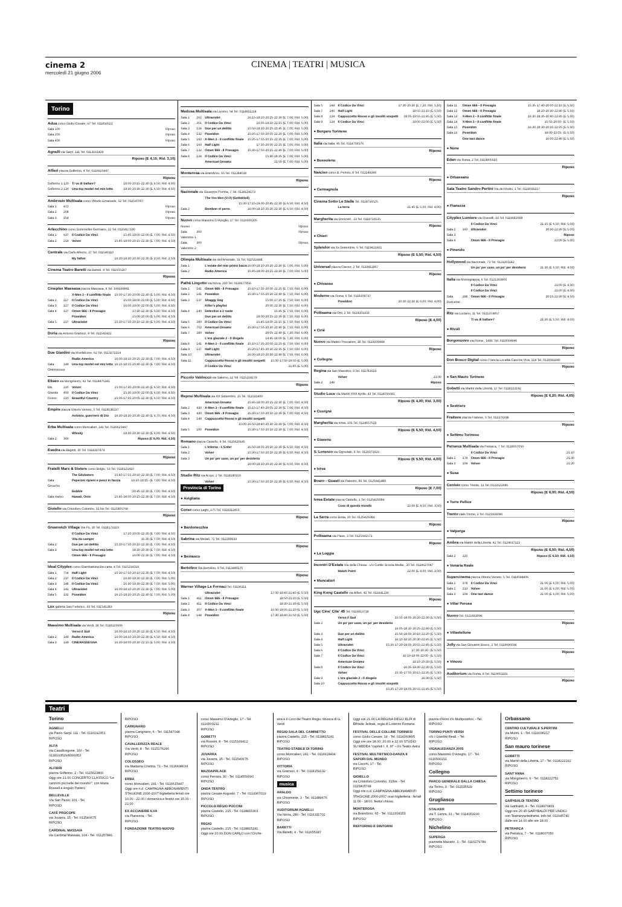cinema 2
mercoledì 21 giugno 2006
CINEMA | TEATRI | MUSICA
Torino
Adua corso Giulio Cesare, 67 Tel. 011856521
Sala 100 Riposo
Sala 200 Riposo
Sala 400 Riposo
Agnelli via Sarpi, 111 Tel. 0113161429
Riposo (E 4,15; Rid. 3,10)
Alfieri piazza Solferino, 4 Tel. 0116615447
Riposo
Solferino 1 120 Ti va di ballare? 18:00-20:15-22:30 (E 6,50; Rid. 4,50)
Solferino 2 130 Una top model nel mio letto 18:30-20:30-22:30 (E 6,50; Rid. 4,50)
Ambrosio Multisala corso Vittorio Emanuele, 52 Tel. 011547007
Sala 1 472 Riposo
Sala 2 208 Riposo
Sala 3 154 Riposo
Arlecchino corso Sommeiller Germano, 22 Tel. 0115817190
Sala 1 437 Il Codice Da Vinci 15:45-19:00-22:00 (E 7,00; Rid. 4,50)
Sala 2 219 Volver 15:45-18:00-20:15-22:30 (E 7,00; Rid. 4,50)
Centrale via Carlo Alberto, 27 Tel. 011540110
My father 16:30-18:30-20:30-22:30 (E 3,50; Rid. 2,50)
Cinema Teatro Baretti via Baretti, 4 Tel. 011655187
Riposo
Cineplex Massaua piazza Massaua, 9 Tel. 199199991
X-Men 3 - Il conflitto finale 15:00-17:30-20:00-22:30 (E 5,00; Rid. 4,50)
Sala 2 117 Il Codice Da Vinci 15:00-18:00-21:00 (E 5,00; Rid. 4,50)
Sala 3 127 Il Codice Da Vinci 16:00-19:00-22:00 (E 5,00; Rid. 4,50)
Sala 4 127 Omen 666 - Il Presagio 17:30-22:30 (E 5,00; Rid. 4,50)
Poseidon 15:00-20:00 (E 5,00; Rid. 4,50)
Sala 5 227 Ultraviolet 15:30-17:50-20:10-22:30 (E 5,00; Rid. 4,50)
Doria via Antonio Gramsci, 9 Tel. 011542422
Riposo
Due Giardini via Monfalcone, 62 Tel. 0113272214
Radio America 16:00-18:10-20:25-22:30 (E 7,00; Rid. 4,50)
Sala Ombrerosse 149 Una top model nel mio letto 16:15-18:15-20:40-22:30 (E 7,00; Rid. 4,50)
Eliseo via Monginevro, 42 Tel. 0114475241
Blu 220 Volver 15:00-17:30-20:00-22:30 (E 6,50; Rid. 4,50)
Grande 450 Il Codice Da Vinci 15:30-19:00-22:00 (E 6,50; Rid. 4,50)
Rosso 220 Beautiful Country 15:05-17:35-20:05-22:30 (E 6,50; Rid. 4,50)
Empire piazza Vittorio Veneto, 5 Tel. 0118138237
Antonio, guerriero di Dio 16:30-18:30-20:30-22:30 (E 6,70; Rid. 4,50)
Erba Multisala corso Moncalieri, 141 Tel. 0116615447
Whisky 18:30-20:30-22:30 (E 6,00; Rid. 4,50)
Sala 2 360 Riposo (E 6,00; Rid. 4,50)
Esedra via Bagetti, 30 Tel. 0114337474
Riposo
Fratelli Marx & Sisters corso Belgio, 53 Tel. 0118121410
The Edukators 15:40-17:55-20:10-22:30 (E 7,00; Rid. 4,50)
Sala Groucho Peperoni ripieni e pesci in faccia 16:10-18:15- (E 7,00; Rid. 4,50)
Bubble 20:45-22:30 (E 7,00; Rid. 4,50)
Sala Harpo Hawaii, Oslo 15:45-18:00-20:15-22:30 (E 7,00; Rid. 4,50)
Gioiello via Cristoforo Colombo, 31 bis Tel. 0115805768
Riposo
Greenwich Village Via Po, 30 Tel. 0118173323
Il Codice Da Vinci 17:20-20:00-22:35 (E 7,00; Rid. 4,50)
Vita da camper 15:30 (E 7,00; Rid. 4,50)
Sala 2 Due per un delitto 15:30-17:50-20:10-22:30 (E 7,00; Rid. 4,50)
Sala 3 Una top model nel mio letto 18:30-20:30 (E 7,00; Rid. 4,50)
Omen 666 - Il Presagio 16:00-22:30 (E 7,00; Rid. 4,50)
Ideal Cityplex corso Giambattista Beccaria, 4 Tel. 0115214316
Sala 1 754 Half Light 15:30-17:50-20:10-22:30 (E 7,00; Rid. 4,50)
Sala 2 237 Il Codice Da Vinci 16:30-19:30-22:30 (E 7,00; Rid. 5,00)
Sala 3 148 Il Codice Da Vinci 16:30-19:30-22:30 (E 7,00; Rid. 5,00)
Sala 4 141 Ultraviolet 16:00-18:10-20:20-22:30 (E 7,00; Rid. 5,00)
Sala 5 132 Poseidon 16:15-18:20-20:25-22:30 (E 7,00; Rid. 5,00)
Lux galleria San Federico, 33 Tel. 011541283
Riposo
Massimo Multisala via Verdi, 18 Tel. 0118125606
Verso il Sud 16:00-18:10-20:20-22:30 (E 6,50; Rid. 4,50)
Sala 2 149 Radio America 16:00-18:10-20:20-22:30 (E 6,50; Rid. 4,50)
Sala 3 149 CINERASSEGNA 16:30-18:00-20:30-22:15 (E 5,00; Rid. 3,50)
Medusa Multisala via Livorno, 54 Tel. 0114811224
Sala 1 262 Ultraviolet 16:15-18:20-20:25-22:30 (E 7,00; Rid. 5,00)
Sala 2 201 Il Codice Da Vinci 16:05-19:10-22:15 (E 7,00; Rid. 5,00)
Sala 3 124 Due per un delitto 15:50-18:10-20:25-22:45 (E 7,00; Rid. 5,00)
Sala 4 132 Poseidon 15:35-17:50-20:05-22:20 (E 7,00; Rid. 5,00)
Sala 5 160 X-Men 3 - Il conflitto finale 15:35-17:55-20:15-22:35 (E 7,00; Rid. 5,00)
Sala 6 160 Half Light 17:35-20:00-22:25 (E 7,00; Rid. 5,00)
Sala 7 132 Omen 666 - Il Presagio 15:30-17:50-20:15-22:40 (E 7,00; Rid. 5,00)
Sala 8 124 Il Codice Da Vinci 15:30-18:35 (E 7,00; Rid. 5,00)
American Dreamz 21:50 (E 7,00; Rid. 5,00)
Monterosa via Brandizzo, 65 Tel. 011284028
Riposo
Nazionale via Giuseppe Pomba, 7 Tel. 0118124173
The Yes Men (V.O) (Sottotitoli)
15:30-17:15-19.00-20:45-22:30 (E 6,50; Rid. 4,50)
Sala 2 Bombon el perro 16:00-18:10-20:20-22:30 (E 6,50; Rid. 4,50)
Nuovo corso Massimo D'Azeglio, 17 Tel. 0116500205
Nuovo Riposo
Sala Valentino 1 300 Riposo
Sala Valentino 2 300 Riposo
Olimpia Multisala via dell'Arsenale, 31 Tel. 011532448
Sala 1 L'estate del mio primo bacio 16:00-18:10-20:20-22:30 (E 7,00; Rid. 5,00)
Sala 2 Radio America 15:45-18:00-20:15-22:30 (E 7,00; Rid. 5,00)
Pathè Lingotto via Nizza, 230 Tel. 0116677856
Sala 1 141 Omen 666 - Il Presagio 15:10-17:35-20:00-22:25 (E 7,50; Rid. 6,00)
Sala 2 141 Poseidon 15:30-17:55-20:20-22:40 (E 7,50; Rid. 6,00)
Sala 3 137 Shaggy Dog 15:00-17:25 (E 7,50; Rid. 6,00)
Killer's playlist 20:00-22:30 (E 7,50; Rid. 6,00)
Sala 4 140 Detective a 2 ruote 15:45 (E 7,50; Rid. 6,00)
Due per un delitto 18:00-20:15-22:30 (E 7,50; Rid. 6,00)
Sala 5 280 Il Codice Da Vinci 15:45-19:00-22:15 (E 7,50; Rid. 6,00)
Sala 6 702 American Dreamz 15:30-17:55-20:20-22:40 (E 7,50; Rid. 6,00)
Sala 7 280 Volver 20:05-22:40 (E 7,30; Rid. 6,00)
L'era glaciale 2 - Il disgelo 14:45-18:00 (E 7,30; Rid. 6,00)
Sala 8 141 X-Men 3 - Il conflitto finale 15:10-17:35-20:00-22:25 (E 7,50; Rid. 6,00)
Sala 9 137 Half Light 15:20-17:45-20:10-22:35 (E 7,50; Rid. 6,00)
Sala 10 Ultraviolet 16:00-18:20-20:30-22:40 (E 7,50; Rid. 6,00)
Sala 11 Cappuccetto Rosso e gli insoliti sospetti 15:50-17:50-19:50 (E 5,00)
Il Codice Da Vinci 21:45 (E 5,00)
Piccolo Valdocco via Salerno, 12 Tel. 0115224279
Riposo
Reposi Multisala via XX Settembre, 15 Tel. 011531400
American Dreamz 15:45-18:00-20:15-22:30 (E 7,00; Rid. 4,50)
Sala 2 430 X-Men 3 - Il conflitto finale 15:15-17:40-20:05-22:30 (E 7,00; Rid. 4,50)
Sala 3 430 Omen 666 - Il Presagio 15:30-17:50-20:10-22:30 (E 7,00; Rid. 4,50)
Sala 4 149 Cappuccetto Rosso e gli insoliti sospetti
15:00-16:50-18:40-20:30-22:30 (E 7,00; Rid. 4,50)
Sala 5 100 Poseidon 15:30-17:50-20:10-22:30 (E 7,00; Rid. 4,50)
Romano piazza Castello, 9 Tel. 0115620145
Sala 1 L'inferno - L'Enfer 15:50-18:05-20:20-22:30 (E 6,50; Rid. 4,50)
Sala 2 Volver 15:30-17:50-20:10-22:30 (E 6,50; Rid. 4,50)
Sala 3 Un po' per caso, un po' per desiderio
16:00-18:10-20:20-22:30 (E 6,50; Rid. 4,50)
Studio Ritz via Acqui, 2 Tel. 0118190150
Volver 15:30-17:50-20:10-22:30 (E 6,50; Rid. 4,50)
Provincia di Torino
● Avigliana
Corso corso Laghi, 175 Tel. 0119312403
Riposo
● Bardonecchia
Sabrina via Medail, 71 Tel. 012299633
Riposo
● Beinasco
Bertolino Via Bertolino, 9 Tel. 0113490270
Riposo
Warner Village Le Fornaci Tel. 01136111
Ultraviolet 17:50-19:45-21:40 (E 5,50)
Sala 1 411 Omen 666 - Il Presagio 18:50-21:10 (E 5,50)
Sala 2 411 Il Codice Da Vinci 18:30-21:30 (E 5,50)
Sala 3 307 X-Men 3 - Il conflitto finale 16:50-19:05-21:20 (E 5,50)
Sala 4 144 Poseidon 17:30-19:40-21:50 (E 5,50)
Sala 5 144 Il Codice Da Vinci 17:30-20:30 (E 7,20; Rid. 5,10)
Sala 7 246 Half Light 18:55-21:15 (E 5,50)
Sala 8 124 Cappuccetto Rosso e gli insoliti sospetti 18:05-19:55-21:45 (E 5,50)
Sala 9 124 Il Codice Da Vinci 19:00-22:00 (E 5,50)
● Borgaro Torinese
Italia via Italia, 45 Tel. 0114703576
Riposo
● Bussoleno
Narciso corso B. Peirolo, 8 Tel. 012249249
Riposo
● Carmagnola
Cinema Sotto Le Stelle Tel. 0119716525
La terra 21:45 (E 5,00; Rid. 4,00)
Margherita via Donizetti , 23 Tel. 0119716525
Riposo
● Chieri
Splendor via Xx Settembre, 6 Tel. 0119421601
Riposo (E 5,50; Rid. 4,50)
Universal piazza Cavour, 2 Tel. 0119411867
Riposo
● Chivasso
Moderno via Roma, 6 Tel. 0119109737
Poseidon 20:30-22:30 (E 6,00; Rid. 4,00)
Politeama via Orti, 2 Tel. 0119101433
Riposo (E 4,00)
● Ciriè
Nuovo via Matteo Pescatore, 18 Tel. 0119209984
Riposo
● Collegno
Regina via San Massimo, 3 Tel. 011781623
Volver 21:00
Sala 2 149 Riposo
Studio Luce Via Martiri XXX Aprile, 43 Tel. 0114056681
Riposo (E 4,00; Rid. 3,00)
● Cuorgnè
Margherita via Ivrea, 101 Tel. 0124657523
Riposo (E 6,50; Rid. 4,50)
● Giaveno
S. Lorenzo via Ospedale, 8 Tel. 0119375923
Riposo (E 5,50; Rid. 4,00)
● Ivrea
Boaro - Guasti via Palestro, 86 Tel. 0125641480
Riposo (E 7,00)
Ivrea Estate piazza Castello, 1 Tel. 0125425084
Cose di questo mondo 22:00 (E 4,50; Rid. 3,50)
La Serra corso Botta, 30 Tel. 0125425084
Riposo
Politeama via Piave, 3 Tel. 0125641571
Riposo
● La Loggia
Incontri D'Estate Via della Chiesa - c/o Cortile Scuola Media , 20 Tel. 0119627047
Match Point 22:00 (E 4,00; Rid. 3,00)
● Moncalieri
King Kong Castello via Alfieri, 42 Tel. 011641236
Riposo
Ugc Cine' Cite' 45 Tel. 0116813718
Verso il Sud 15:55-18:05-20:20-22:30 (E 5,50)
Sala 2 Un po' per caso, un po' per desiderio
16:05-18:10-20:25-22:40 (E 5,50)
Sala 3 Due per un delitto 15:50-18:00-20:10-22:20 (E 5,50)
Sala 4 Half Light 16:10-18:20-20:30-22:45 (E 5,50)
Sala 5 Ultraviolet 15:35-17:20-19:05-20:55-22:45 (E 5,50)
Sala 6 Il Codice Da Vinci 17:30-20:30- (E 5,50)
Sala 7 Il Codice Da Vinci 16:10-19:05-22:00- (E 5,50)
American Dreamz 18:10-20:30 (E 5,50)
Sala 8 Il Codice Da Vinci -16:35-19:30-22:30 (E 5,50)
Volver 15:35-17:55-20:15-22:35 (E 5,50)
Sala 9 L'era glaciale 2 - Il disgelo 16:30 (E 5,50)
Sala 10 Cappuccetto Rosso e gli insoliti sospetti
15:35-17:20-19:05-20:55-22:45 (E 5,50)
Sala 11 Omen 666 - Il Presagio 15:35-17:40-20:00-22:10 (E 5,50)
Sala 12 Omen 666 - Il Presagio 18:20-20:30-22:40 (E 5,50)
Sala 13 X-Men 3 - Il conflitto finale 16:30-18:35-20:40-22:45 (E 5,50)
Sala 14 X-Men 3 - Il conflitto finale 15:55-20:00- (E 5,50)
Sala 15 Poseidon 16:30-18:30-20:35-22:35 (E 5,50)
Sala 16 Poseidon 18:00-22:05- (E 5,50)
One last dance 16:00-22:40 (E 5,50)
● None
Eden via Roma, 2 Tel. 0119905020
Riposo
● Orbassano
Sala Teatro Sandro Pertini Via dei Mulini, 1 Tel. 0119036217
Riposo
● Pianezza
Cityplex Lumiere via Rosselli, 19 Tel. 0119682088
Il Codice Da Vinci 21:15 (E 6,50; Rid. 5,00)
Sala 2 160 Ultraviolet 20:30-22:30 (E 5,00)
Sala 3 Riposo
Sala 4 Omen 666 - Il Presagio 22:00 (E 5,00)
● Pinerolo
Hollywood via Nazionale, 73 Tel. 0121201142
Un po' per caso, un po' per desiderio 21:30 (E 5,50; Rid. 4,00)
Italia via Montegrappa, 6 Tel. 0121393905
Il Codice Da Vinci 21:00 (E 4,50)
Il Codice Da Vinci 21:00 (E 4,50)
Sala Duecento 188 Omen 666 - Il Presagio 20:15-22:30 (E 4,50)
Ritz via Luciano, 11 Tel. 0121374957
Ti va di ballare? 21:30 (E 5,50; Rid. 4,00)
● Rivoli
Borgonuovo via Roma , 149/c Tel. 0119564946
Riposo
Don Bosco Digital corso Francia Località Cascine Vica, 214 Tel. 0119591840
Riposo
● San Mauro Torinese
Gobetti via Martiri della Libertà, 17 Tel. 0118222192
Riposo (E 6,20; Rid. 4,65)
● Sestriere
Fraiteve piazza Fraiteve, 5 Tel. 012276338
Riposo
● Settimo Torinese
Petrarca Multisala via Petrarca, 7 Tel. 0118007050
Il Codice Da Vinci 21:10
Sala 2 178 Omen 666 - Il Presagio 21:30
Sala 3 104 Volver 21:20
● Susa
Cenisio corso Trieste, 11 Tel. 0122622686
Riposo (E 6,00; Rid. 4,50)
● Torre Pellice
Trento viale Trento, 2 Tel. 0121933096
Riposo
● Valperga
Ambra via Martiri della Libertà, 42 Tel. 0124617122
Riposo (E 6,50; Rid. 4,50)
Sala 2 225 Riposo (E 6,50; Rid. 4,50)
● Venaria Reale
Supercinema piazza Vittorio Veneto, 5 Tel. 0114594406
Sala 1 378 Il Codice Da Vinci 21:00 (E 6,00; Rid. 5,00)
Sala 2 213 Volver 21:00 (E 6,00; Rid. 5,00)
Sala 3 104 One last dance 21:00 (E 6,00; Rid. 5,00)
● Villar Perosa
Nuovo Tel. 0121933096
Riposo
● Villastellone
Jolly via San Giovanni Bosco, 2 Tel. 0119696034
Riposo
● Vinovo
Auditorium via Roma, 8 Tel. 0119651181
Riposo
Teatri
Torino
AGNELLI
via Paolo Sarpi, 111 - Tel. 0116192351
RIPOSO
ALFA
via Casalborgone, 16/i - Tel. 0118193529/8399353
RIPOSO
ALFIERI
piazza Solferino, 2 - Tel. 0115623800
Oggi ore 21.00 CONCERTO CLASSICO "Le canzoni più belle del mondo!", con Maria Russell e Angelo Panero
BELLEVILLE
Via San Paolo, 101 - Tel.
RIPOSO
CAFÉ PROCOPE
via Juvarra, 15 - Tel. 011540675
RIPOSO
CARDINAL MASSAIA
via Cardinal Massaia, 104 - Tel. 011257881
RIPOSO
CARIGNANO
piazza Carignano, 6 - Tel. 011547048
RIPOSO
CAVALLERIZZA REALE
Via Verdi, 8 - Tel. 0115176246
RIPOSO
COLOSSEO
via Madama Cristina, 71 - Tel. 0116698034
RIPOSO
ERBA
corso Moncalieri, 241 - Tel. 0116615447
Oggi ore n.d. CAMPAGNA ABBONAMENTI STAGIONE 2006-2007 biglietteria feriali ore 10.00 - 22.00 / domenica e festivi ore 15.00 - 22.00
EX ACCIAIERIE ILVA
via Pianezza, - Tel.
RIPOSO
FONDAZIONE TEATRO NUOVO
corso Massimo D'Azeglio, 17 - Tel. 0116500211
RIPOSO
GOBETTI
via Rossini, 8 - Tel. 0115169412
RIPOSO
JUVARRA
via Juvarra, 15 - Tel. 011540675
RIPOSO
MAZDAPALACE
corso Ferrara, 30 - Tel. 0114559090
RIPOSO
ONDA TEATRO
piazza Cesare Augusto, 7 - Tel. 0114367019
RIPOSO
PICCOLO REGIO PUCCINI
piazza Castello, 215 - Tel. 0118815303
RIPOSO
REGIO
piazza Castello, 215 - Tel. 0118815241
Oggi ore 20.00 DON CARLO con l'Orche-
stra e il Coro del Teatro Regio. Musica di G. Verdi
REGIO SALA DEL CAMINETTO
piazza Castello, 215 - Tel. 0118815241
RIPOSO
TEATRO STABILE DI TORINO
corso Moncalieri, 241 - Tel. 0116618404
RIPOSO
VITTORIA
via Gramsci, 4 - Tel. 0118159132
RIPOSO
musica
ARALDO
via Chiomonte, 3 - Tel. 011489676
RIPOSO
AUDITORIUM AGNELLI
Via Nizza, 280 - Tel. 0116311702
RIPOSO
BARETTI
Via Baretti, 4 - Tel. 011655187
Oggi ore 21.00 LA REGINA DEGLI ELFI di Elfriede Jelinek, regia di Lorenzo Fontana
FESTIVAL DELLE COLLINE TORINESI
corso Giulio Cesare, 14 - Tel. 0114360895
Oggi ore ore 18.00, 20.00 e 22.00 STUDIO SU MEDEA "capitoli I, II, III" - c/o Teatro Astra
FESTIVAL MULTIETNICO-DANZA E SAPORI DAL MONDO
via Cecchi, 17 - Tel.
RIPOSO
GIOIELLO
via Cristoforo Colombo, 31/bis - Tel. 0115805768
Oggi ore n.d. CAMPAGNA ABBONAMENTI STAGIONE 2006-2007 orari biglietteria : feriali 11:00 - 18:00, festivi chiuso
MONTEROSA
via Brandizzo, 65 - Tel. 0112304153
RIPOSO
RIDITORINO E DINTORNI
piazza d'Armi c/o Multipositivo, - Tel.
RIPOSO
TORINO PUNTI VERDI
c/o I Giardini Reali, - Tel.
RIPOSO
VIGNALEDANZA 2005
corso Massimo D'Azeglio, 17 - Tel. 0116500211
RIPOSO
Collegno
PARCO GENERALE DALLA CHIESA
via Torino, 9 - Tel. 011535529
RIPOSO
Grugliasco
STALKER
via T. Lanza, 31 - Tel. 0114053200
RIPOSO
Nichelino
SUPERGA
piazzetta Macario, 1 - Tel. 0116279789
RIPOSO
Orbassano
CENTRO CULTURALE S.PERTINI
via Mulini, 1 - Tel. 0119036217
RIPOSO
San mauro torinese
GOBETTI
via Martiri della Libertà, 17 - Tel. 0118222192
RIPOSO
SANT'ANNA
via Monginevro, 6 - Tel. 0118222752
RIPOSO
Settimo torinese
GARYBALDI TEATRO
via Garibaldi, 4 - Tel. 0118970831
Oggi ore 20.45 GARYBALDI PER UNDICI con Teatranzartedrama. Info tel. 011645740 dalle ore 14.00 alle ore 18.00
PETRARCA
via Petrarca, 7 - Tel. 0118007050
RIPOSO